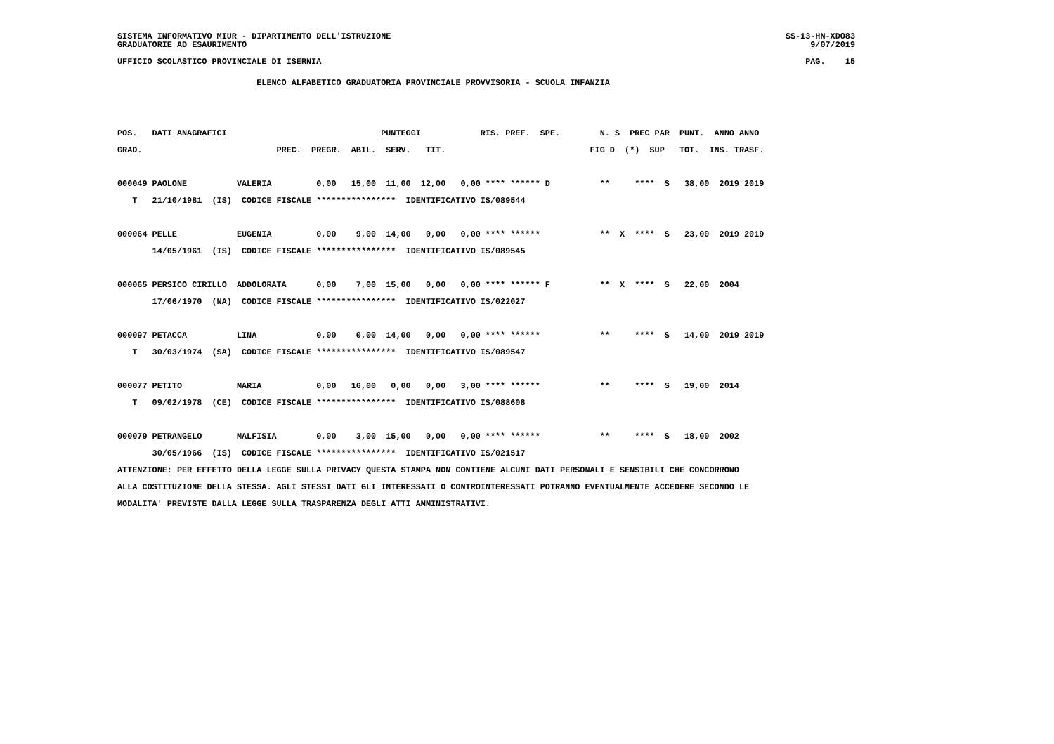SISTEMA INFORMATIVO MIUR - DIPARTIMENTO DELL'ISTRUZIONE
GRADUATORIE AD ESAURIMENTO
SS-13-HN-XDO83
9/07/2019
UFFICIO SCOLASTICO PROVINCIALE DI ISERNIA
PAG.    15
                            ELENCO ALFABETICO GRADUATORIA PROVINCIALE PROVVISORIA - SCUOLA INFANZIA


POS.   DATI ANAGRAFICI                               PUNTEGGI            RIS. PREF.  SPE.        N. S  PREC PAR  PUNT.  ANNO ANNO
GRAD.                           PREC.  PREGR.  ABIL.  SERV.   TIT.                             FIG D  (*)  SUP   TOT.  INS. TRASF.

000049 PAOLONE          VALERIA         0,00   15,00  11,00  12,00   0,00 **** ****** D          **     ****  S   38,00  2019 2019
   T   21/10/1981  (IS)  CODICE FISCALE ****************  IDENTIFICATIVO IS/089544

000064 PELLE            EUGENIA         0,00    9,00  14,00   0,00   0,00 **** ******            **  X  ****  S   23,00  2019 2019
       14/05/1961  (IS)  CODICE FISCALE ****************  IDENTIFICATIVO IS/089545

000065 PERSICO CIRILLO  ADDOLORATA      0,00    7,00  15,00   0,00   0,00 **** ****** F          **  X  ****  S   22,00  2004
       17/06/1970  (NA)  CODICE FISCALE ****************  IDENTIFICATIVO IS/022027

000097 PETACCA          LINA            0,00    0,00  14,00   0,00   0,00 **** ******            **     ****  S   14,00  2019 2019
   T   30/03/1974  (SA)  CODICE FISCALE ****************  IDENTIFICATIVO IS/089547

000077 PETITO           MARIA           0,00   16,00   0,00   0,00   3,00 **** ******            **     ****  S   19,00  2014
   T   09/02/1978  (CE)  CODICE FISCALE ****************  IDENTIFICATIVO IS/088608

000079 PETRANGELO       MALFISIA        0,00    3,00  15,00   0,00   0,00 **** ******            **     ****  S   18,00  2002
       30/05/1966  (IS)  CODICE FISCALE ****************  IDENTIFICATIVO IS/021517
ATTENZIONE: PER EFFETTO DELLA LEGGE SULLA PRIVACY QUESTA STAMPA NON CONTIENE ALCUNI DATI PERSONALI E SENSIBILI CHE CONCORRONO
ALLA COSTITUZIONE DELLA STESSA. AGLI STESSI DATI GLI INTERESSATI O CONTROINTERESSATI POTRANNO EVENTUALMENTE ACCEDERE SECONDO LE
MODALITA' PREVISTE DALLA LEGGE SULLA TRASPARENZA DEGLI ATTI AMMINISTRATIVI.